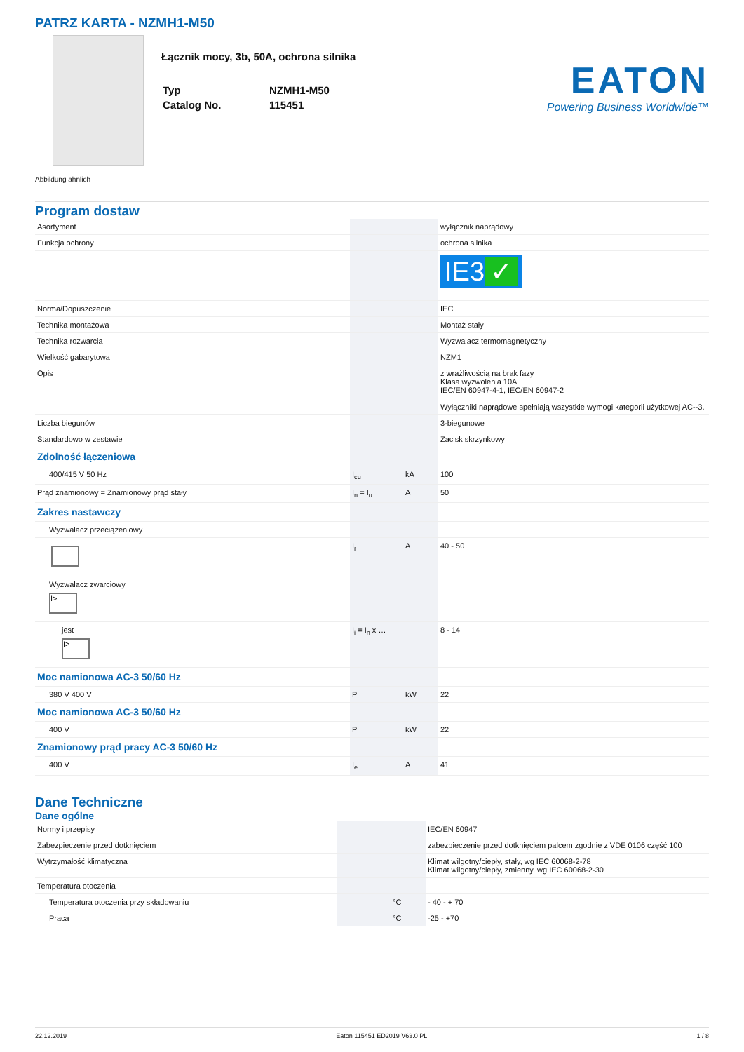PATRZ KARTA - NZMH1-M50
Łącznik mocy, 3b, 50A, ochrona silnika
| Typ | NZMH1-M50 |
| Catalog No. | 115451 |
EATON
Powering Business Worldwide™
Abbildung ähnlich
Program dostaw
| Asortyment | | | wyłącznik naprądowy |
| Funkcja ochrony | | | ochrona silnika |
| | | | IE3 ✓ |
| Norma/Dopuszczenie | | | IEC |
| Technika montażowa | | | Montaż stały |
| Technika rozwarcia | | | Wyzwalacz termomagnetyczny |
| Wielkość gabarytowa | | | NZM1 |
| Opis | | | z wrażliwością na brak fazy Klasa wyzwolenia 10A IEC/EN 60947-4-1, IEC/EN 60947-2 Wyłączniki naprądowe spełniają wszystkie wymogi kategorii użytkowej AC--3. |
| Liczba biegunów | | | 3-biegunowe |
| Standardowo w zestawie | | | Zacisk skrzynkowy |
| Zdolność łączeniowa | | | |
| 400/415 V 50 Hz | I<sub>cu</sub> | kA | 100 |
| Prąd znamionowy = Znamionowy prąd stały | I<sub>n</sub> = I<sub>u</sub> | A | 50 |
| Zakres nastawczy | | | |
| Wyzwalacz przeciążeniowy | | | |
| | I<sub>r</sub> | A | 40 - 50 |
| Wyzwalacz zwarciowy I> | | | |
| jest I> | I<sub>i</sub> = I<sub>n</sub> x … | | 8 - 14 |
| Moc namionowa AC-3 50/60 Hz | | | |
| 380 V 400 V | P | kW | 22 |
| Moc namionowa AC-3 50/60 Hz | | | |
| 400 V | P | kW | 22 |
| Znamionowy prąd pracy AC-3 50/60 Hz | | | |
| 400 V | I<sub>e</sub> | A | 41 |
Dane Techniczne
Dane ogólne
| Normy i przepisy | | | IEC/EN 60947 |
| Zabezpieczenie przed dotknięciem | | | zabezpieczenie przed dotknięciem palcem zgodnie z VDE 0106 część 100 |
| Wytrzymałość klimatyczna | | | Klimat wilgotny/ciepły, stały, wg IEC 60068-2-78 Klimat wilgotny/ciepły, zmienny, wg IEC 60068-2-30 |
| Temperatura otoczenia | | | |
| Temperatura otoczenia przy składowaniu | | °C | - 40 - + 70 |
| Praca | | °C | -25 - +70 |
22.12.2019 Eaton 115451 ED2019 V63.0 PL 1 / 8